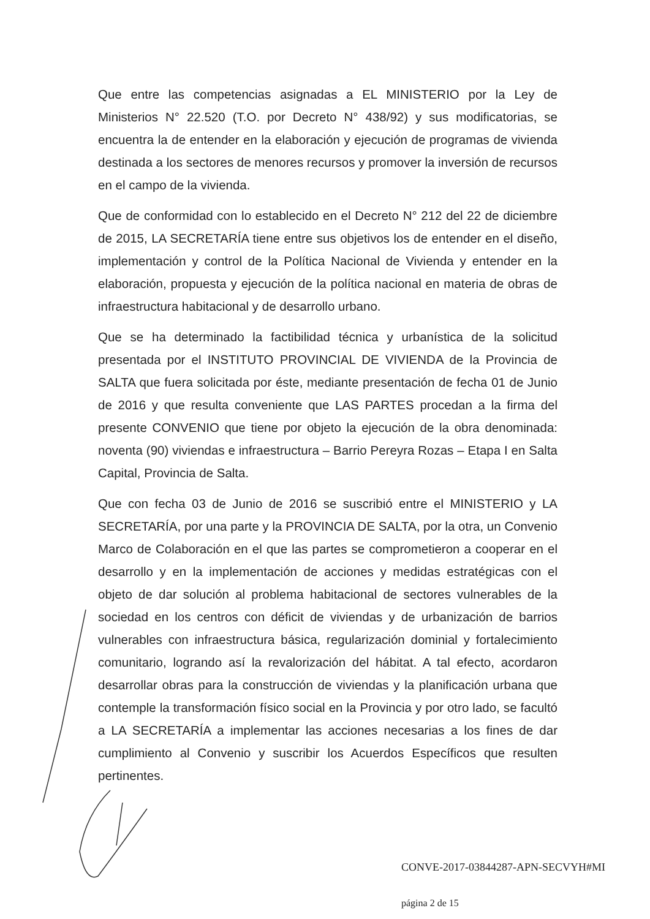Que entre las competencias asignadas a EL MINISTERIO por la Ley de Ministerios N° 22.520 (T.O. por Decreto N° 438/92) y sus modificatorias, se encuentra la de entender en la elaboración y ejecución de programas de vivienda destinada a los sectores de menores recursos y promover la inversión de recursos en el campo de la vivienda.
Que de conformidad con lo establecido en el Decreto N° 212 del 22 de diciembre de 2015, LA SECRETARÍA tiene entre sus objetivos los de entender en el diseño, implementación y control de la Política Nacional de Vivienda y entender en la elaboración, propuesta y ejecución de la política nacional en materia de obras de infraestructura habitacional y de desarrollo urbano.
Que se ha determinado la factibilidad técnica y urbanística de la solicitud presentada por el INSTITUTO PROVINCIAL DE VIVIENDA de la Provincia de SALTA que fuera solicitada por éste, mediante presentación de fecha 01 de Junio de 2016 y que resulta conveniente que LAS PARTES procedan a la firma del presente CONVENIO que tiene por objeto la ejecución de la obra denominada: noventa (90) viviendas e infraestructura – Barrio Pereyra Rozas – Etapa I en Salta Capital, Provincia de Salta.
Que con fecha 03 de Junio de 2016 se suscribió entre el MINISTERIO y LA SECRETARÍA, por una parte y la PROVINCIA DE SALTA, por la otra, un Convenio Marco de Colaboración en el que las partes se comprometieron a cooperar en el desarrollo y en la implementación de acciones y medidas estratégicas con el objeto de dar solución al problema habitacional de sectores vulnerables de la sociedad en los centros con déficit de viviendas y de urbanización de barrios vulnerables con infraestructura básica, regularización dominial y fortalecimiento comunitario, logrando así la revalorización del hábitat. A tal efecto, acordaron desarrollar obras para la construcción de viviendas y la planificación urbana que contemple la transformación físico social en la Provincia y por otro lado, se facultó a LA SECRETARÍA a implementar las acciones necesarias a los fines de dar cumplimiento al Convenio y suscribir los Acuerdos Específicos que resulten pertinentes.
CONVE-2017-03844287-APN-SECVYH#MI
página 2 de 15